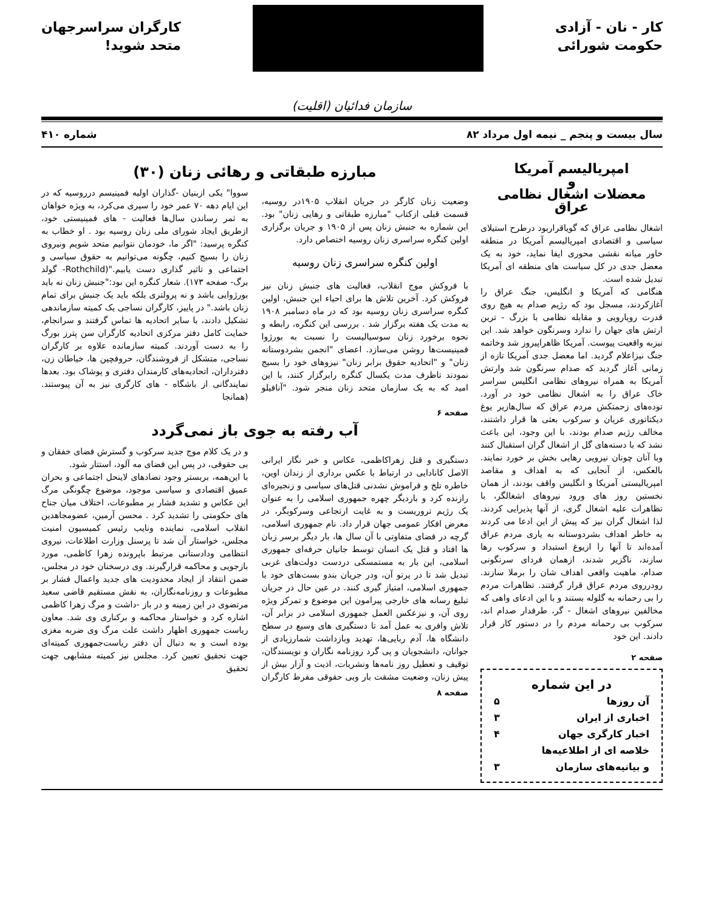کار - نان - آزادی
حکومت شورائی
کارگران سراسرجهان
متحد شوید!
سازمان فدائیان (اقلیت)
سال بیست و پنجم _ نیمه اول مرداد ۸۲ شماره ۴۱۰
امپریالیسم آمریکا
و
معضلات اشغال نظامی عراق
اشغال نظامی عراق که گویاقراربود درطرح استیلای سیاسی و اقتصادی امپریالیسم آمریکا در منطقه خاور میانه نقشی محوری ایفا نماید، خود به یک معضل جدی در کل سیاست های منطقه ای آمریکا تبدیل شده است.
هنگامی که آمریکا و انگلیس، جنگ عراق را آغازکردند، مسجل بود که رژیم صدام به هیچ روی قدرت رویارویی و مقابله نظامی با بزرگ - ترین ارتش های جهان را ندارد وسرنگون خواهد شد. این نیزبه واقعیت پیوست. آمریکا ظاهراپیروز شد وخاتمه جنگ نیزاعلام گردید. اما معضل جدی آمریکا تازه از زمانی آغاز گردید که صدام سرنگون شد وارتش آمریکا به همراه نیروهای نظامی انگلیس سراسر خاک عراق را به اشغال نظامی خود در آورد. توده‌های زحمتکش مردم عراق که سال‌هازیر یوغ دیکتاتوری عریان و سرکوب بعثی ها قرار داشتند، مخالف رژیم صدام بودند، با این وجود، این باعث نشد که با دسته‌های گل از اشغال گران استقبال کنند وبا آنان چونان نیرویی رهایی بخش بر خورد نمایند. بالعکس، از آنجایی که به اهداف و مقاصد امپریالیستی آمریکا و انگلیس واقف بودند، از همان نخستین روز های ورود نیروهای اشغالگر، با تظاهرات علیه اشغال گری، از آنها پذیرایی کردند. لذا اشغال گران نیز که پیش از این ادعا می کردند به خاطر اهداف بشردوستانه به یاری مردم عراق آمده‌اند تا آنها را ازیوغ استبداد و سرکوب رها سازند، ناگزیر شدند، ازهمان فردای سرنگونی صدام، ماهیت واقعی اهداف شان را برملا سازند. رودرروی مردم عراق قرار گرفتند. تظاهرات مردم را بی رحمانه به گلوله بستند و با این ادعای واهی که مخالفین نیروهای اشغال - گر، طرفدار صدام اند، سرکوب بی رحمانه مردم را در دستور کار قرار دادند. این خود
صفحه ۲
در این شماره
آن روزها ۵
اخباری از ایران ۳
اخبار کارگری جهان ۴
خلاصه ای از اطلاعیه‌ها
و بیانیه‌های سازمان ۳
مبارزه طبقاتی و رهائی زنان (۳۰)
وضعیت زنان کارگر در جریان انقلاب ۱۹۰۵در روسیه، قسمت قبلی ازکتاب "مبارزه طبقاتی و رهایی زنان" بود. این شماره به جنبش زنان پس از ۱۹۰۵ و جریان برگزاری اولین کنگره سراسری زنان روسیه اختصاص دارد.
اولین کنگره سراسری زنان روسیه
با فروکش موج انقلاب، فعالیت های جنبش زنان نیز فروکش کرد. آخرین تلاش ها برای احیاء این جنبش، اولین کنگره سراسری زنان روسیه بود که در ماه دسامبر ۱۹۰۸ به مدت یک هفته برگزار شد . بررسی این کنگره، رابطه و نحوه برخورد زنان سوسیالیست را نسبت به بورژوا فمینیست‌ها روشن می‌سازد. اعضای "انجمن بشردوستانه زنان" و "اتحادیه حقوق برابر زنان" نیروهای خود را بسیج نمودند تاظرف مدت یکسال کنگره رابرگزار کنند، با این امید که به یک سازمان متحد زنان منجر شود. "آنافیلو سووا" یکی ازبنیان -گذاران اولیه فمینیسم درروسیه که در این ایام دهه ۷۰ عمر خود را سپری می‌کرد، به ویژه خواهان به ثمر رساندن سال‌ها فعالیت - های فمینیستی خود، ازطریق ایجاد شورای ملی زنان روسیه بود . او خطاب به کنگره پرسید: "اگر ما، خودمان نتوانیم متحد شویم ونیروی زنان را بسیج کنیم، چگونه می‌توانیم به حقوق سیاسی و اجتماعی و تاثیر گذاری دست یابیم."(Rothchild- گولد برگ- صفحه ۱۷۳). شعار کنگره این بود:"جنبش زنان نه باید بورژوایی باشد و نه پرولتری بلکه باید یک جنبش برای تمام زنان باشد." در پاییز، کارگران نساجی یک کمیته سازماندهی تشکیل دادند، با سایر اتحادیه ها تماس گرفتند و سرانجام، حمایت کامل دفتر مرکزی اتحادیه کارگران سن پترز بورگ را به دست آوردند. کمیته سازمانده علاوه بر کارگران نساجی، متشکل از فروشندگان، حروفچین ها، خیاطان زن، دفترداران، اتحادیه‌های کارمندان دفتری و پوشاک بود. بعدها نمایندگانی از باشگاه - های کارگری نیز به آن پیوستند. (همانجا
صفحه ۶
آب رفته به جوی باز نمی‌گردد
دستگیری و قتل زهراکاظمی، عکاس و خبر نگار ایرانی الاصل کانادایی در ارتباط با عکس برداری از زندان اوین، خاطره تلخ و فراموش نشدنی قتل‌های سیاسی و زنجیره‌ای رازنده کرد و باردیگر چهره جمهوری اسلامی را به عنوان یک رژیم تروریست و به غایت ارتجاعی وسرکوبگر، در معرض افکار عمومی جهان قرار داد. نام جمهوری اسلامی، گرچه در فضای متفاوتی با آن سال ها، بار دیگر برسر زبان ها افتاد و قتل یک انسان توسط جانیان حرفه‌ای جمهوری اسلامی، این بار به مستمسکی دردست دولت‌های غربی تبدیل شد تا در پرتو آن، ودر جریان بندو بست‌های خود با جمهوری اسلامی، امتیاز گیری کنند. در عین حال در جریان تبلیغ رسانه های خارجی پیرامون این موضوع و تمرکز ویژه روی آن، و نیزعکس العمل جمهوری اسلامی در برابر آن، تلاش وافری به عمل آمد تا دستگیری های وسیع در سطح دانشگاه ها، آدم ربایی‌ها، تهدید وبازداشت شمارزیادی از جوانان، دانشجویان و پی گرد روزنامه نگاران و نویسندگان، توقیف و تعطیل روز نامه‌ها ونشریات، اذیت و آزار بیش از پیش زنان، وضعیت مشقت بار وبی حقوقی مفرط کارگران و در یک کلام موج جدید سرکوب و گسترش فضای خفقان و بی حقوقی، در پس این فضای مه آلود، استتار شود.
با این‌همه، بربستر وجود تضادهای لاینحل اجتماعی و بحران عمیق اقتصادی و سیاسی موجود، موضوع چگونگی مرگ این عکاس و تشدید فشار بر مطبوعات، اختلاف میان جناح های حکومتی را تشدید کرد . محسن آرمین، عضومجاهدین انقلاب اسلامی، نماینده ونایب رئیس کمیسیون امنیت مجلس، خواستار آن شد تا پرسنل وزارت اطلاعات، نیروی انتظامی ودادستانی مرتبط باپرونده زهرا کاظمی، مورد بازجویی و محاکمه قرارگیرند. وی درسخنان خود در مجلس، ضمن انتقاد از ایجاد محدودیت های جدید واعمال فشار بر مطبوعات و روزنامه‌نگاران، به نقش مستقیم قاضی سعید مرتضوی در این زمینه و در باز -داشت و مرگ زهرا کاظمی اشاره کرد و خواستار محاکمه و برکناری وی شد. معاون ریاست جمهوری اظهار داشت علت مرگ وی ضربه مغزی بوده است و به دنبال آن دفتر ریاست‌جمهوری کمیته‌ای جهت تحقیق تعیین کرد. مجلس نیز کمیته مشابهی جهت تحقیق
صفحه ۸